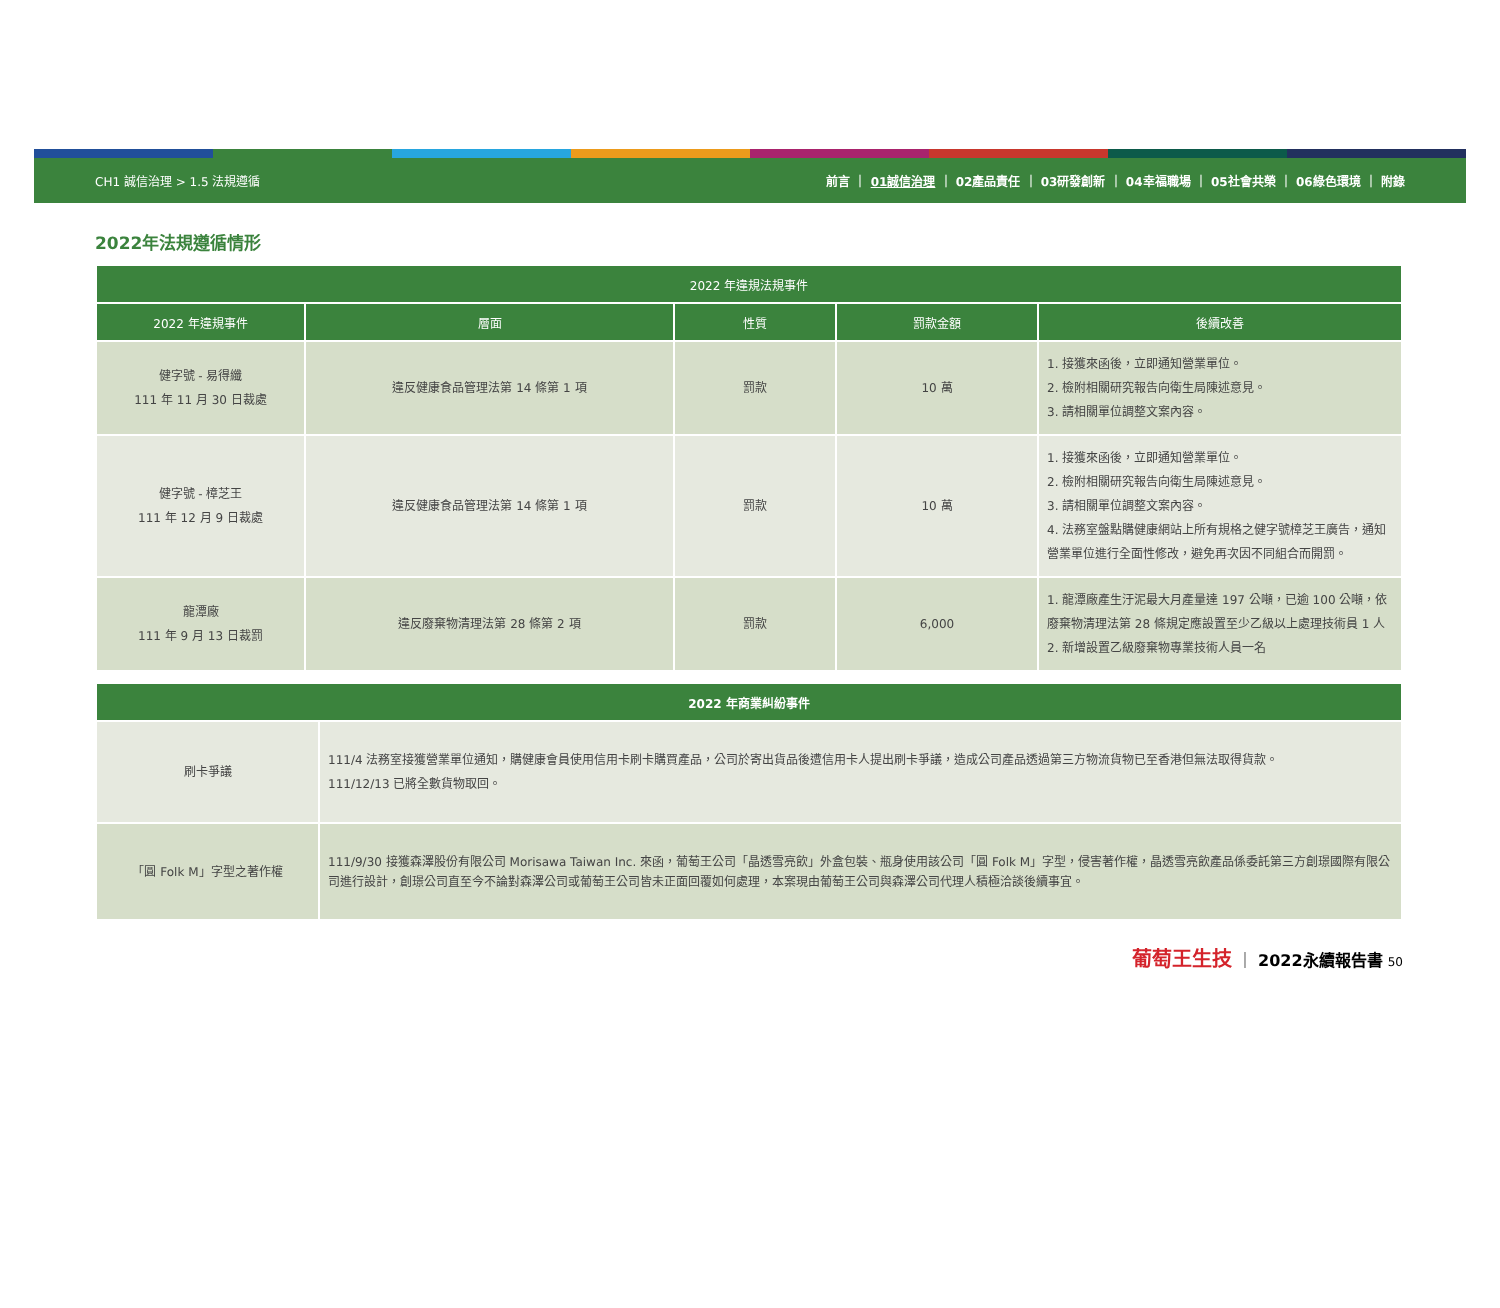CH1 誠信治理 > 1.5 法規遵循 前言 ｜ 01誠信治理 ｜ 02產品責任 ｜ 03研發創新 ｜ 04幸福職場 ｜ 05社會共榮 ｜ 06綠色環境 ｜ 附錄
2022年法規遵循情形
| 2022 年違規法規事件 | | | | |
| --- | --- | --- | --- | --- |
| 2022 年違規事件 | 層面 | 性質 | 罰款金額 | 後續改善 |
| 健字號 - 易得纖 111 年 11 月 30 日裁處 | 違反健康食品管理法第 14 條第 1 項 | 罰款 | 10 萬 | 1. 接獲來函後，立即通知營業單位。 2. 檢附相關研究報告向衛生局陳述意見。 3. 請相關單位調整文案內容。 |
| 健字號 - 樟芝王 111 年 12 月 9 日裁處 | 違反健康食品管理法第 14 條第 1 項 | 罰款 | 10 萬 | 1. 接獲來函後，立即通知營業單位。 2. 檢附相關研究報告向衛生局陳述意見。 3. 請相關單位調整文案內容。 4. 法務室盤點購健康網站上所有規格之健字號樟芝王廣告，通知營業單位進行全面性修改，避免再次因不同組合而開罰。 |
| 龍潭廠 111 年 9 月 13 日裁罰 | 違反廢棄物清理法第 28 條第 2 項 | 罰款 | 6,000 | 1. 龍潭廠產生汙泥最大月產量達 197 公噸，已逾 100 公噸，依廢棄物清理法第 28 條規定應設置至少乙級以上處理技術員 1 人 2. 新增設置乙級廢棄物專業技術人員一名 |
| 2022 年商業糾紛事件 | |
| --- | --- |
| 刷卡爭議 | 111/4 法務室接獲營業單位通知，購健康會員使用信用卡刷卡購買產品，公司於寄出貨品後遭信用卡人提出刷卡爭議，造成公司產品透過第三方物流貨物已至香港但無法取得貨款。 111/12/13 已將全數貨物取回。 |
| 「圓 Folk M」字型之著作權 | 111/9/30 接獲森澤股份有限公司 Morisawa Taiwan Inc. 來函，葡萄王公司「晶透雪亮飲」外盒包裝、瓶身使用該公司「圓 Folk M」字型，侵害著作權，晶透雪亮飲產品係委託第三方創璟國際有限公司進行設計，創璟公司直至今不論對森澤公司或葡萄王公司皆未正面回覆如何處理，本案現由葡萄王公司與森澤公司代理人積極洽談後續事宜。 |
葡萄王生技 ｜ 2022永續報告書 50